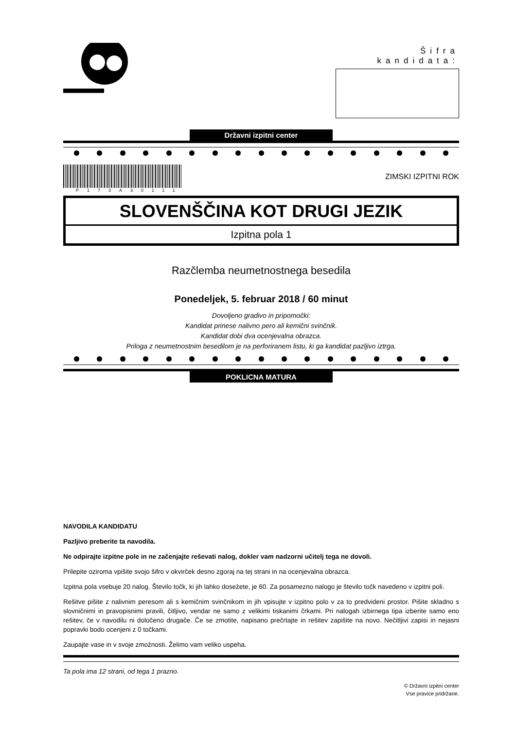Šifra kandidata:
Državni izpitni center
P173A30111
ZIMSKI IZPITNI ROK
SLOVENŠČINA KOT DRUGI JEZIK
Izpitna pola 1
Razčlemba neumetnostnega besedila
Ponedeljek, 5. februar 2018 / 60 minut
Dovoljeno gradivo in pripomočki:
Kandidat prinese nalivno pero ali kemični svinčnik.
Kandidat dobi dva ocenjevalna obrazca.
Priloga z neumetnostnim besedilom je na perforiranem listu, ki ga kandidat pazljivo iztrga.
POKLICNA MATURA
NAVODILA KANDIDATU
Pazljivo preberite ta navodila.
Ne odpirajte izpitne pole in ne začenjajte reševati nalog, dokler vam nadzorni učitelj tega ne dovoli.
Prilepite oziroma vpišite svojo šifro v okvirček desno zgoraj na tej strani in na ocenjevalna obrazca.
Izpitna pola vsebuje 20 nalog. Število točk, ki jih lahko dosežete, je 60. Za posamezno nalogo je število točk navedeno v izpitni poli.
Rešitve pišite z nalivnim peresom ali s kemičnim svinčnikom in jih vpisujte v izpitno polo v za to predvideni prostor. Pišite skladno s slovničnimi in pravopisnimi pravili, čitljivo, vendar ne samo z velikimi tiskanimi črkami. Pri nalogah izbirnega tipa izberite samo eno rešitev, če v navodilu ni določeno drugače. Če se zmotite, napisano prečrtajte in rešitev zapišite na novo. Nečitljivi zapisi in nejasni popravki bodo ocenjeni z 0 točkami.
Zaupajte vase in v svoje zmožnosti. Želimo vam veliko uspeha.
Ta pola ima 12 strani, od tega 1 prazno.
© Državni izpitni center
Vse pravice pridržane.